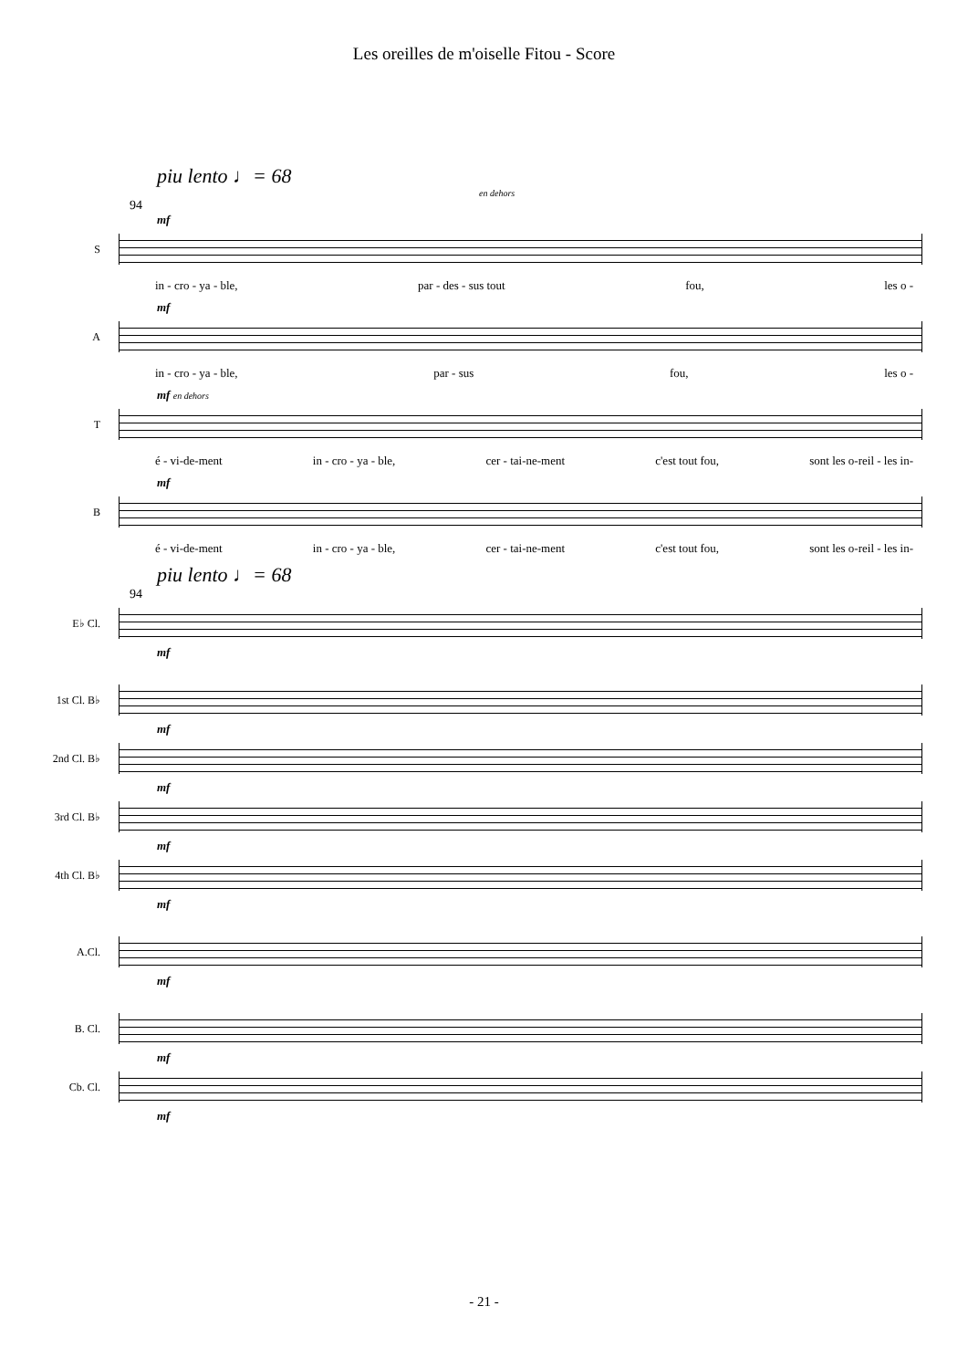Les oreilles de m'oiselle Fitou - Score
piu lento ♩= 68
en dehors
94
mf
S
in - cro - ya - ble, par - des - sus tout fou, les o -
mf
A
in - cro - ya - ble, par - sus fou, les o -
mf en dehors
T
é - vi-de-ment in - cro - ya - ble, cer - tai-ne-ment c'est tout fou, sont les o-reil - les in-
mf
B
é - vi-de-ment in - cro - ya - ble, cer - tai-ne-ment c'est tout fou, sont les o-reil - les in-
piu lento ♩= 68
94
E♭ Cl.
mf
1st Cl. B♭
mf
2nd Cl. B♭
mf
3rd Cl. B♭
mf
4th Cl. B♭
mf
A.Cl.
mf
B. Cl.
mf
Cb. Cl.
mf
- 21 -